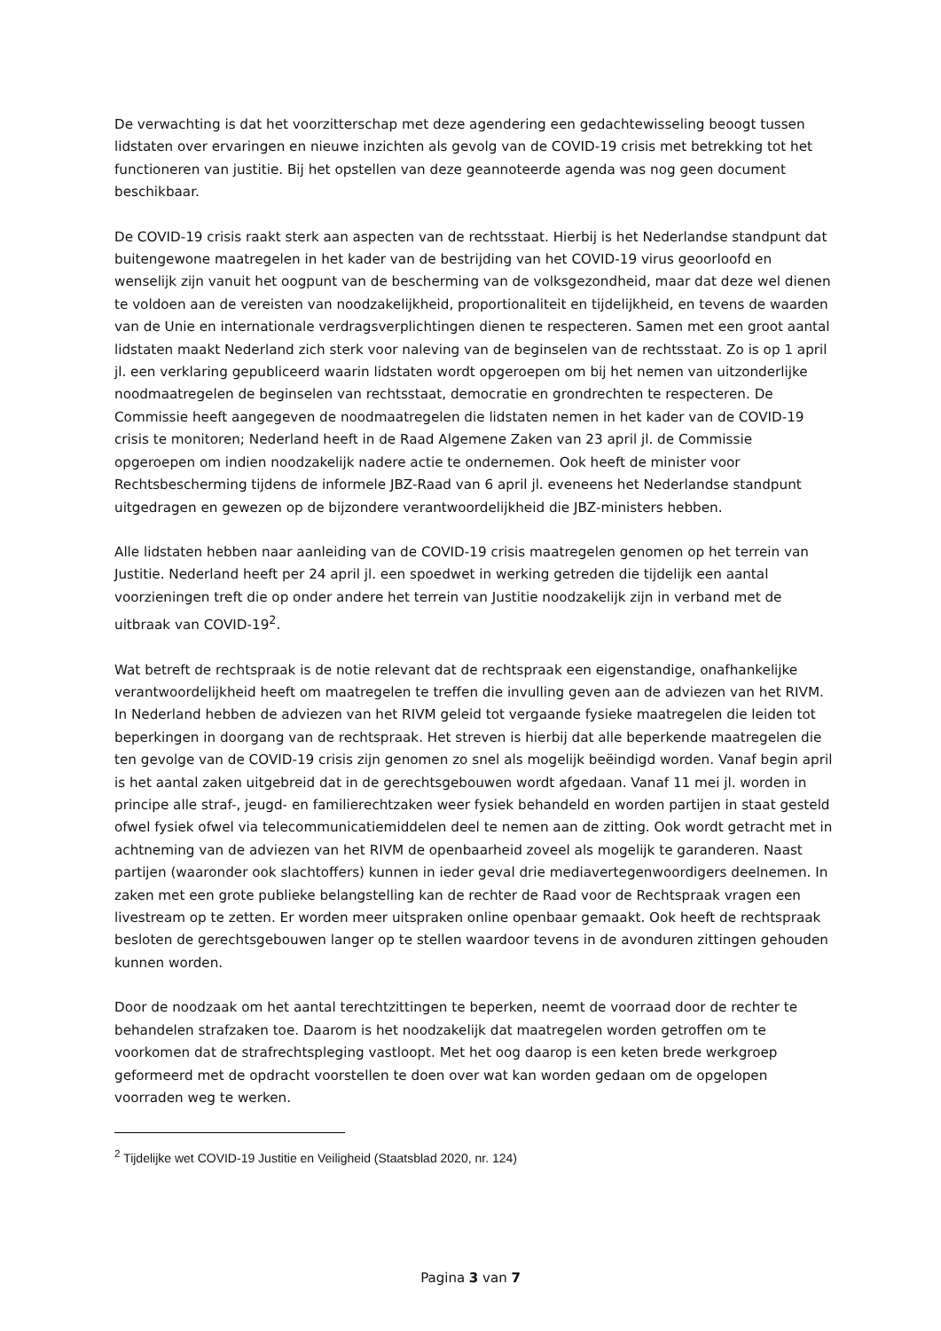De verwachting is dat het voorzitterschap met deze agendering een gedachtewisseling beoogt tussen lidstaten over ervaringen en nieuwe inzichten als gevolg van de COVID-19 crisis met betrekking tot het functioneren van justitie. Bij het opstellen van deze geannoteerde agenda was nog geen document beschikbaar.
De COVID-19 crisis raakt sterk aan aspecten van de rechtsstaat. Hierbij is het Nederlandse standpunt dat buitengewone maatregelen in het kader van de bestrijding van het COVID-19 virus geoorloofd en wenselijk zijn vanuit het oogpunt van de bescherming van de volksgezondheid, maar dat deze wel dienen te voldoen aan de vereisten van noodzakelijkheid, proportionaliteit en tijdelijkheid, en tevens de waarden van de Unie en internationale verdragsverplichtingen dienen te respecteren. Samen met een groot aantal lidstaten maakt Nederland zich sterk voor naleving van de beginselen van de rechtsstaat. Zo is op 1 april jl. een verklaring gepubliceerd waarin lidstaten wordt opgeroepen om bij het nemen van uitzonderlijke noodmaatregelen de beginselen van rechtsstaat, democratie en grondrechten te respecteren. De Commissie heeft aangegeven de noodmaatregelen die lidstaten nemen in het kader van de COVID-19 crisis te monitoren; Nederland heeft in de Raad Algemene Zaken van 23 april jl. de Commissie opgeroepen om indien noodzakelijk nadere actie te ondernemen. Ook heeft de minister voor Rechtsbescherming tijdens de informele JBZ-Raad van 6 april jl. eveneens het Nederlandse standpunt uitgedragen en gewezen op de bijzondere verantwoordelijkheid die JBZ-ministers hebben.
Alle lidstaten hebben naar aanleiding van de COVID-19 crisis maatregelen genomen op het terrein van Justitie. Nederland heeft per 24 april jl. een spoedwet in werking getreden die tijdelijk een aantal voorzieningen treft die op onder andere het terrein van Justitie noodzakelijk zijn in verband met de uitbraak van COVID-19<sup>2</sup>.
Wat betreft de rechtspraak is de notie relevant dat de rechtspraak een eigenstandige, onafhankelijke verantwoordelijkheid heeft om maatregelen te treffen die invulling geven aan de adviezen van het RIVM. In Nederland hebben de adviezen van het RIVM geleid tot vergaande fysieke maatregelen die leiden tot beperkingen in doorgang van de rechtspraak. Het streven is hierbij dat alle beperkende maatregelen die ten gevolge van de COVID-19 crisis zijn genomen zo snel als mogelijk beëindigd worden. Vanaf begin april is het aantal zaken uitgebreid dat in de gerechtsgebouwen wordt afgedaan. Vanaf 11 mei jl. worden in principe alle straf-, jeugd- en familierechtzaken weer fysiek behandeld en worden partijen in staat gesteld ofwel fysiek ofwel via telecommunicatiemiddelen deel te nemen aan de zitting. Ook wordt getracht met in achtneming van de adviezen van het RIVM de openbaarheid zoveel als mogelijk te garanderen. Naast partijen (waaronder ook slachtoffers) kunnen in ieder geval drie mediavertegenwoordigers deelnemen. In zaken met een grote publieke belangstelling kan de rechter de Raad voor de Rechtspraak vragen een livestream op te zetten. Er worden meer uitspraken online openbaar gemaakt. Ook heeft de rechtspraak besloten de gerechtsgebouwen langer op te stellen waardoor tevens in de avonduren zittingen gehouden kunnen worden.
Door de noodzaak om het aantal terechtzittingen te beperken, neemt de voorraad door de rechter te behandelen strafzaken toe. Daarom is het noodzakelijk dat maatregelen worden getroffen om te voorkomen dat de strafrechtspleging vastloopt. Met het oog daarop is een keten brede werkgroep geformeerd met de opdracht voorstellen te doen over wat kan worden gedaan om de opgelopen voorraden weg te werken.
<sup>2</sup> Tijdelijke wet COVID-19 Justitie en Veiligheid (Staatsblad 2020, nr. 124)
Pagina 3 van 7